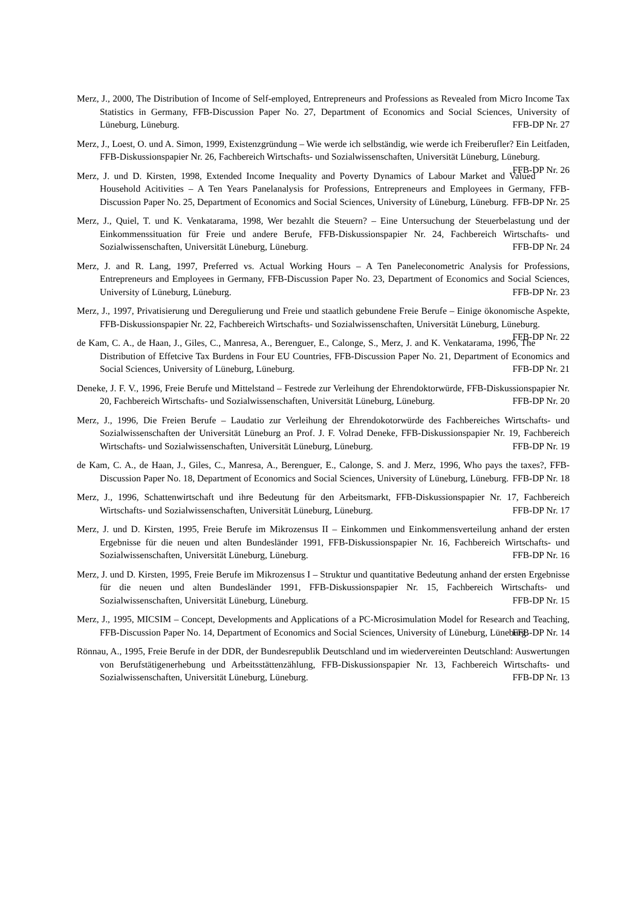Merz, J., 2000, The Distribution of Income of Self-employed, Entrepreneurs and Professions as Revealed from Micro Income Tax Statistics in Germany, FFB-Discussion Paper No. 27, Department of Economics and Social Sciences, University of Lüneburg, Lüneburg. FFB-DP Nr. 27
Merz, J., Loest, O. und A. Simon, 1999, Existenzgründung – Wie werde ich selbständig, wie werde ich Freiberufler? Ein Leitfaden, FFB-Diskussionspapier Nr. 26, Fachbereich Wirtschafts- und Sozialwissenschaften, Universität Lüneburg, Lüneburg. FFB-DP Nr. 26
Merz, J. und D. Kirsten, 1998, Extended Income Inequality and Poverty Dynamics of Labour Market and Valued Household Acitivities – A Ten Years Panelanalysis for Professions, Entrepreneurs and Employees in Germany, FFB-Discussion Paper No. 25, Department of Economics and Social Sciences, University of Lüneburg, Lüneburg. FFB-DP Nr. 25
Merz, J., Quiel, T. und K. Venkatarama, 1998, Wer bezahlt die Steuern? – Eine Untersuchung der Steuerbelastung und der Einkommenssituation für Freie und andere Berufe, FFB-Diskussionspapier Nr. 24, Fachbereich Wirtschafts- und Sozialwissenschaften, Universität Lüneburg, Lüneburg. FFB-DP Nr. 24
Merz, J. and R. Lang, 1997, Preferred vs. Actual Working Hours – A Ten Paneleconometric Analysis for Professions, Entrepreneurs and Employees in Germany, FFB-Discussion Paper No. 23, Department of Economics and Social Sciences, University of Lüneburg, Lüneburg. FFB-DP Nr. 23
Merz, J., 1997, Privatisierung und Deregulierung und Freie und staatlich gebundene Freie Berufe – Einige ökonomische Aspekte, FFB-Diskussionspapier Nr. 22, Fachbereich Wirtschafts- und Sozialwissenschaften, Universität Lüneburg, Lüneburg. FFB-DP Nr. 22
de Kam, C. A., de Haan, J., Giles, C., Manresa, A., Berenguer, E., Calonge, S., Merz, J. and K. Venkatarama, 1996, The Distribution of Effetcive Tax Burdens in Four EU Countries, FFB-Discussion Paper No. 21, Department of Economics and Social Sciences, University of Lüneburg, Lüneburg. FFB-DP Nr. 21
Deneke, J. F. V., 1996, Freie Berufe und Mittelstand – Festrede zur Verleihung der Ehrendoktorwürde, FFB-Diskussionspapier Nr. 20, Fachbereich Wirtschafts- und Sozialwissenschaften, Universität Lüneburg, Lüneburg. FFB-DP Nr. 20
Merz, J., 1996, Die Freien Berufe – Laudatio zur Verleihung der Ehrendokotorwürde des Fachbereiches Wirtschafts- und Sozialwissenschaften der Universität Lüneburg an Prof. J. F. Volrad Deneke, FFB-Diskussionspapier Nr. 19, Fachbereich Wirtschafts- und Sozialwissenschaften, Universität Lüneburg, Lüneburg. FFB-DP Nr. 19
de Kam, C. A., de Haan, J., Giles, C., Manresa, A., Berenguer, E., Calonge, S. and J. Merz, 1996, Who pays the taxes?, FFB-Discussion Paper No. 18, Department of Economics and Social Sciences, University of Lüneburg, Lüneburg. FFB-DP Nr. 18
Merz, J., 1996, Schattenwirtschaft und ihre Bedeutung für den Arbeitsmarkt, FFB-Diskussionspapier Nr. 17, Fachbereich Wirtschafts- und Sozialwissenschaften, Universität Lüneburg, Lüneburg. FFB-DP Nr. 17
Merz, J. und D. Kirsten, 1995, Freie Berufe im Mikrozensus II – Einkommen und Einkommensverteilung anhand der ersten Ergebnisse für die neuen und alten Bundesländer 1991, FFB-Diskussionspapier Nr. 16, Fachbereich Wirtschafts- und Sozialwissenschaften, Universität Lüneburg, Lüneburg. FFB-DP Nr. 16
Merz, J. und D. Kirsten, 1995, Freie Berufe im Mikrozensus I – Struktur und quantitative Bedeutung anhand der ersten Ergebnisse für die neuen und alten Bundesländer 1991, FFB-Diskussionspapier Nr. 15, Fachbereich Wirtschafts- und Sozialwissenschaften, Universität Lüneburg, Lüneburg. FFB-DP Nr. 15
Merz, J., 1995, MICSIM – Concept, Developments and Applications of a PC-Microsimulation Model for Research and Teaching, FFB-Discussion Paper No. 14, Department of Economics and Social Sciences, University of Lüneburg, Lüneburg. FFB-DP Nr. 14
Rönnau, A., 1995, Freie Berufe in der DDR, der Bundesrepublik Deutschland und im wiedervereinten Deutschland: Auswertungen von Berufstätigenerhebung und Arbeitsstättenzählung, FFB-Diskussionspapier Nr. 13, Fachbereich Wirtschafts- und Sozialwissenschaften, Universität Lüneburg, Lüneburg. FFB-DP Nr. 13